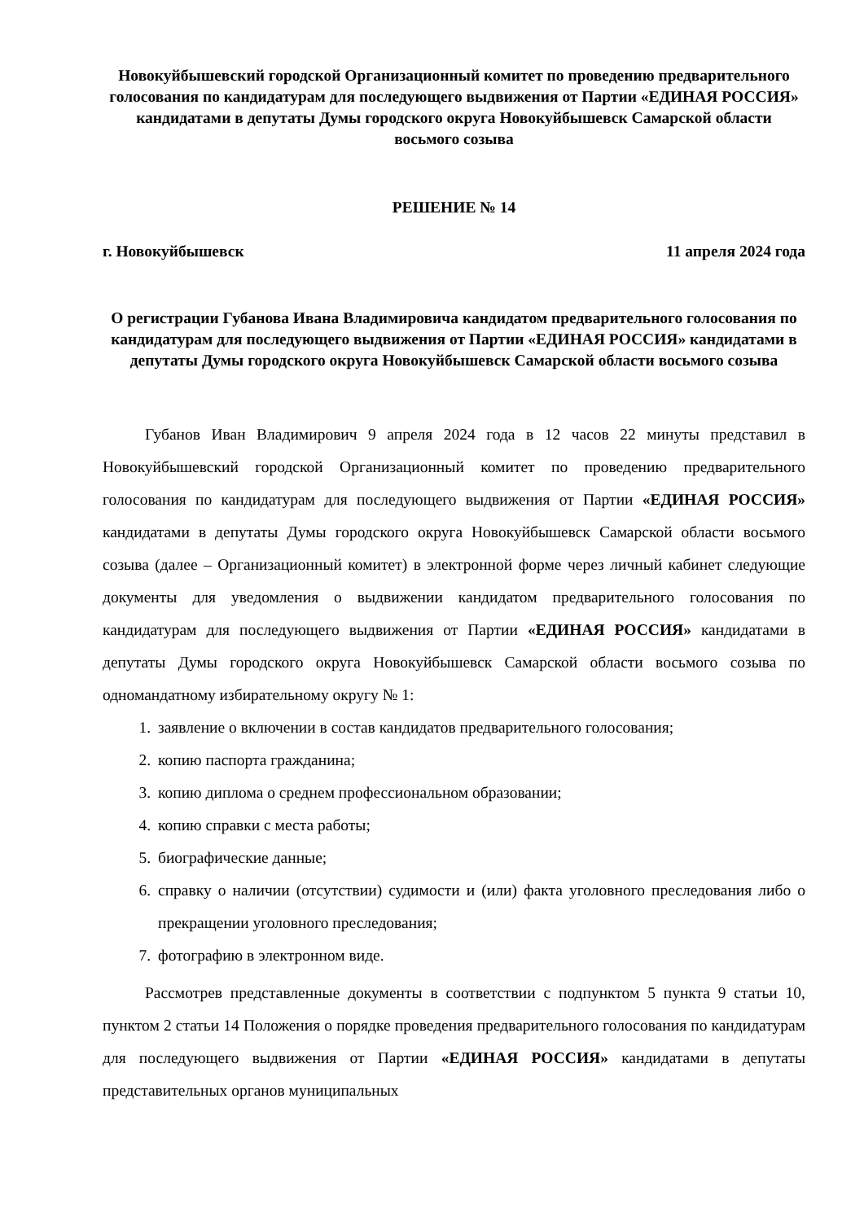Новокуйбышевский городской Организационный комитет по проведению предварительного голосования по кандидатурам для последующего выдвижения от Партии «ЕДИНАЯ РОССИЯ» кандидатами в депутаты Думы городского округа Новокуйбышевск Самарской области восьмого созыва
РЕШЕНИЕ № 14
г. Новокуйбышевск 11 апреля 2024 года
О регистрации Губанова Ивана Владимировича кандидатом предварительного голосования по кандидатурам для последующего выдвижения от Партии «ЕДИНАЯ РОССИЯ» кандидатами в депутаты Думы городского округа Новокуйбышевск Самарской области восьмого созыва
Губанов Иван Владимирович 9 апреля 2024 года в 12 часов 22 минуты представил в Новокуйбышевский городской Организационный комитет по проведению предварительного голосования по кандидатурам для последующего выдвижения от Партии «ЕДИНАЯ РОССИЯ» кандидатами в депутаты Думы городского округа Новокуйбышевск Самарской области восьмого созыва (далее – Организационный комитет) в электронной форме через личный кабинет следующие документы для уведомления о выдвижении кандидатом предварительного голосования по кандидатурам для последующего выдвижения от Партии «ЕДИНАЯ РОССИЯ» кандидатами в депутаты Думы городского округа Новокуйбышевск Самарской области восьмого созыва по одномандатному избирательному округу № 1:
1. заявление о включении в состав кандидатов предварительного голосования;
2. копию паспорта гражданина;
3. копию диплома о среднем профессиональном образовании;
4. копию справки с места работы;
5. биографические данные;
6. справку о наличии (отсутствии) судимости и (или) факта уголовного преследования либо о прекращении уголовного преследования;
7. фотографию в электронном виде.
Рассмотрев представленные документы в соответствии с подпунктом 5 пункта 9 статьи 10, пунктом 2 статьи 14 Положения о порядке проведения предварительного голосования по кандидатурам для последующего выдвижения от Партии «ЕДИНАЯ РОССИЯ» кандидатами в депутаты представительных органов муниципальных